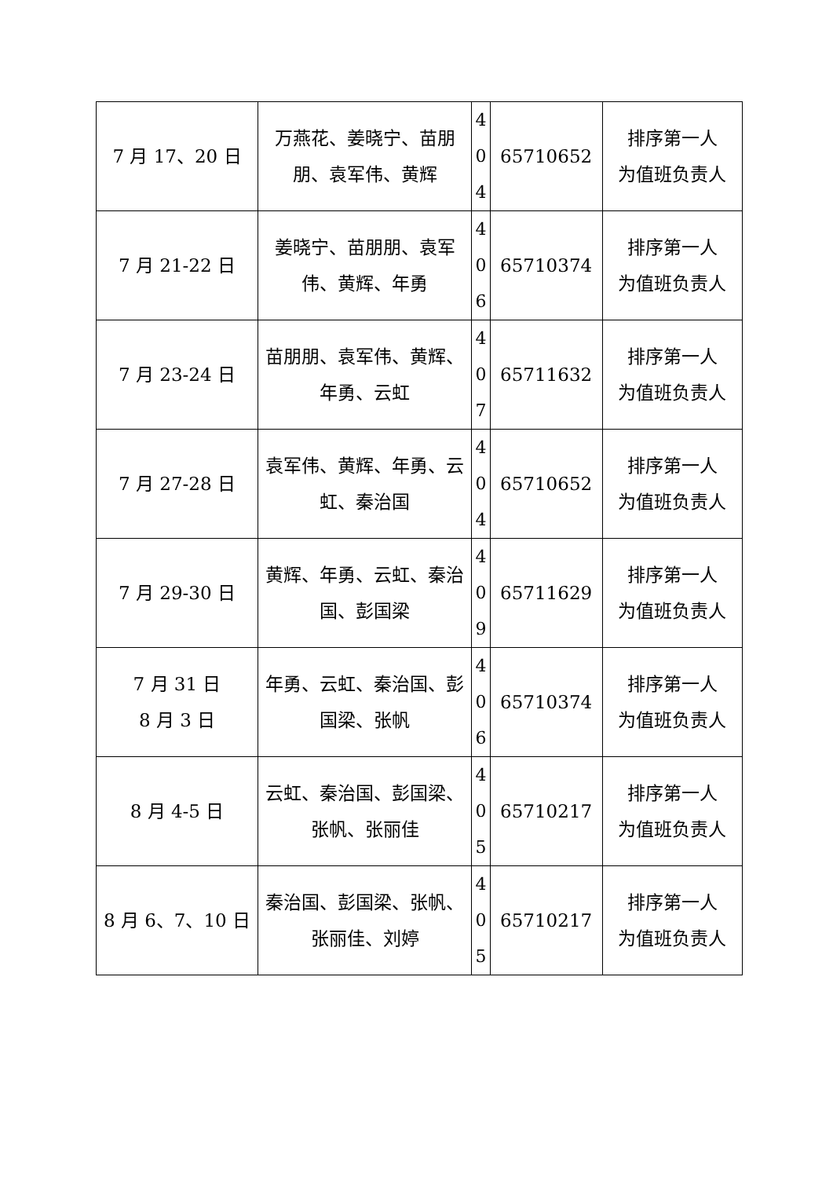| 7 月 17、20 日 | 万燕花、姜晓宁、苗朋朋、袁军伟、黄辉 | 4 0 4 | 65710652 | 排序第一人 为值班负责人 |
| 7 月 21-22 日 | 姜晓宁、苗朋朋、袁军伟、黄辉、年勇 | 4 0 6 | 65710374 | 排序第一人 为值班负责人 |
| 7 月 23-24 日 | 苗朋朋、袁军伟、黄辉、年勇、云虹 | 4 0 7 | 65711632 | 排序第一人 为值班负责人 |
| 7 月 27-28 日 | 袁军伟、黄辉、年勇、云虹、秦治国 | 4 0 4 | 65710652 | 排序第一人 为值班负责人 |
| 7 月 29-30 日 | 黄辉、年勇、云虹、秦治国、彭国梁 | 4 0 9 | 65711629 | 排序第一人 为值班负责人 |
| 7 月 31 日 8 月 3 日 | 年勇、云虹、秦治国、彭国梁、张帆 | 4 0 6 | 65710374 | 排序第一人 为值班负责人 |
| 8 月 4-5 日 | 云虹、秦治国、彭国梁、张帆、张丽佳 | 4 0 5 | 65710217 | 排序第一人 为值班负责人 |
| 8 月 6、7、10 日 | 秦治国、彭国梁、张帆、张丽佳、刘婷 | 4 0 5 | 65710217 | 排序第一人 为值班负责人 |